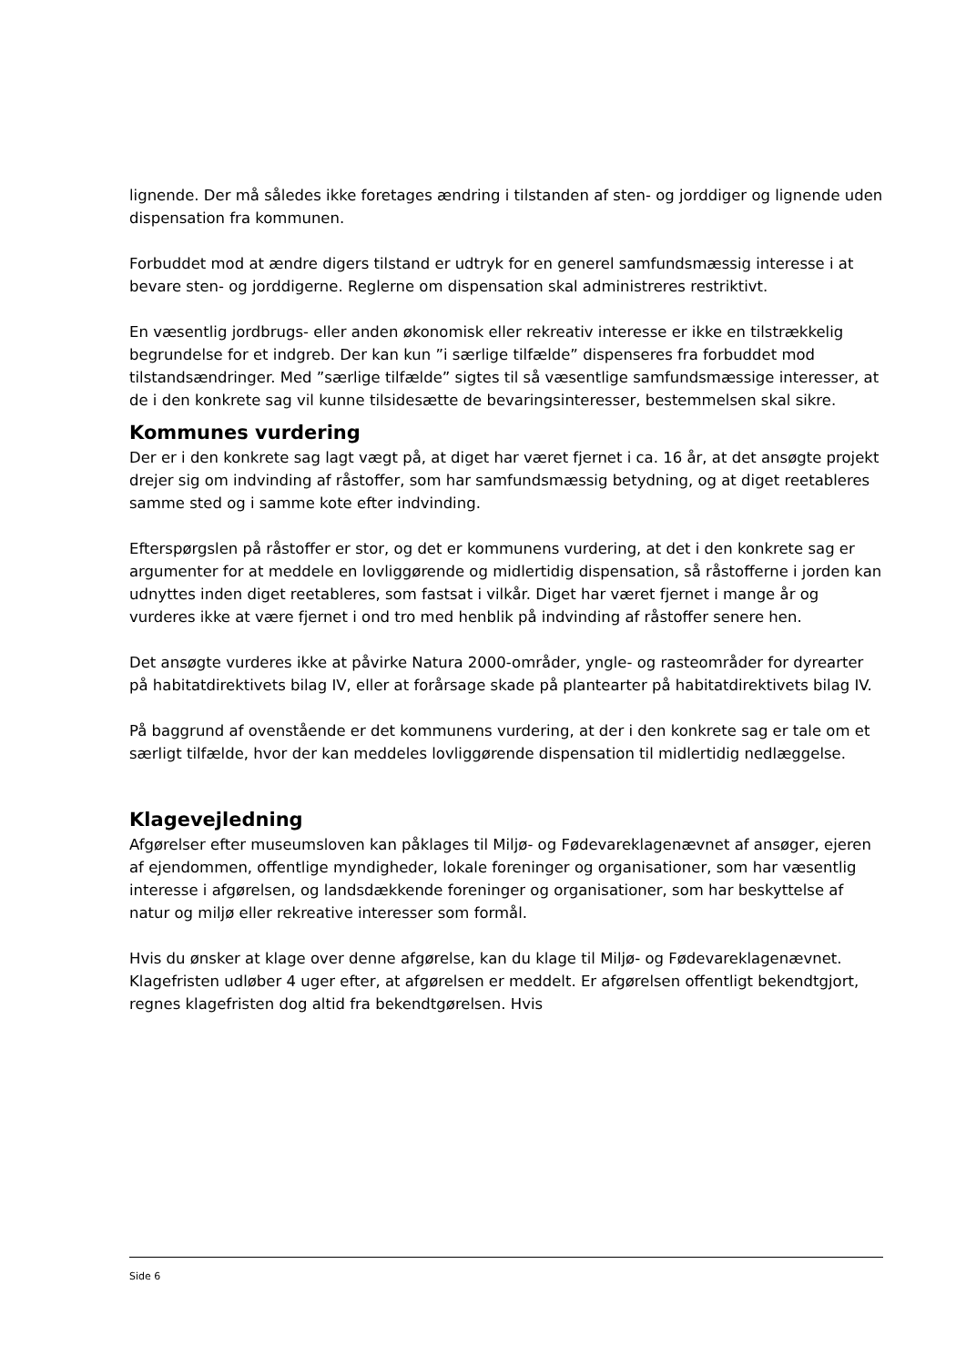lignende. Der må således ikke foretages ændring i tilstanden af sten- og jorddiger og lignende uden dispensation fra kommunen.
Forbuddet mod at ændre digers tilstand er udtryk for en generel samfundsmæssig interesse i at bevare sten- og jorddigerne. Reglerne om dispensation skal administreres restriktivt.
En væsentlig jordbrugs- eller anden økonomisk eller rekreativ interesse er ikke en tilstrækkelig begrundelse for et indgreb. Der kan kun ”i særlige tilfælde” dispenseres fra forbuddet mod tilstandsændringer. Med ”særlige tilfælde” sigtes til så væsentlige samfundsmæssige interesser, at de i den konkrete sag vil kunne tilsidesætte de bevaringsinteresser, bestemmelsen skal sikre.
Kommunes vurdering
Der er i den konkrete sag lagt vægt på, at diget har været fjernet i ca. 16 år, at det ansøgte projekt drejer sig om indvinding af råstoffer, som har samfundsmæssig betydning, og at diget reetableres samme sted og i samme kote efter indvinding.
Efterspørgslen på råstoffer er stor, og det er kommunens vurdering, at det i den konkrete sag er argumenter for at meddele en lovliggørende og midlertidig dispensation, så råstofferne i jorden kan udnyttes inden diget reetableres, som fastsat i vilkår. Diget har været fjernet i mange år og vurderes ikke at være fjernet i ond tro med henblik på indvinding af råstoffer senere hen.
Det ansøgte vurderes ikke at påvirke Natura 2000-områder, yngle- og rasteområder for dyrearter på habitatdirektivets bilag IV, eller at forårsage skade på plantearter på habitatdirektivets bilag IV.
På baggrund af ovenstående er det kommunens vurdering, at der i den konkrete sag er tale om et særligt tilfælde, hvor der kan meddeles lovliggørende dispensation til midlertidig nedlæggelse.
Klagevejledning
Afgørelser efter museumsloven kan påklages til Miljø- og Fødevareklagenævnet af ansøger, ejeren af ejendommen, offentlige myndigheder, lokale foreninger og organisationer, som har væsentlig interesse i afgørelsen, og landsdækkende foreninger og organisationer, som har beskyttelse af natur og miljø eller rekreative interesser som formål.
Hvis du ønsker at klage over denne afgørelse, kan du klage til Miljø- og Fødevareklagenævnet. Klagefristen udløber 4 uger efter, at afgørelsen er meddelt. Er afgørelsen offentligt bekendtgjort, regnes klagefristen dog altid fra bekendtgørelsen. Hvis
Side 6